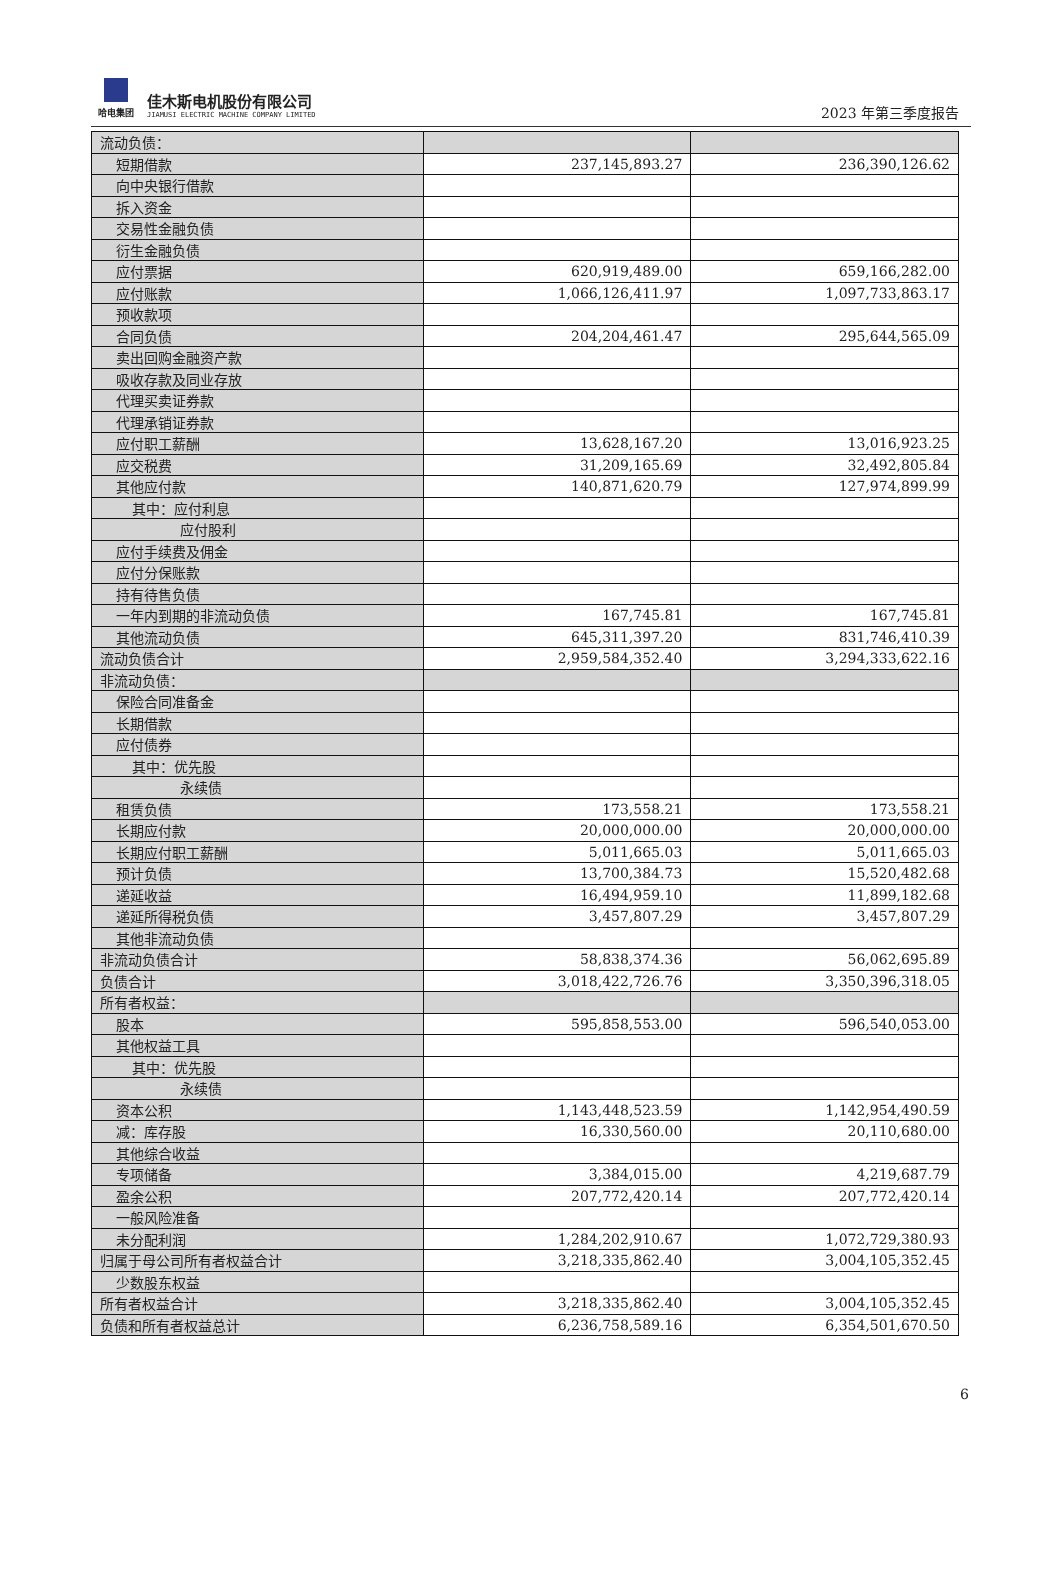哈电集团
佳木斯电机股份有限公司
JIAMUSI ELECTRIC MACHINE COMPANY LIMITED
2023 年第三季度报告
| 流动负债： | | |
| 短期借款 | 237,145,893.27 | 236,390,126.62 |
| 向中央银行借款 | | |
| 拆入资金 | | |
| 交易性金融负债 | | |
| 衍生金融负债 | | |
| 应付票据 | 620,919,489.00 | 659,166,282.00 |
| 应付账款 | 1,066,126,411.97 | 1,097,733,863.17 |
| 预收款项 | | |
| 合同负债 | 204,204,461.47 | 295,644,565.09 |
| 卖出回购金融资产款 | | |
| 吸收存款及同业存放 | | |
| 代理买卖证券款 | | |
| 代理承销证券款 | | |
| 应付职工薪酬 | 13,628,167.20 | 13,016,923.25 |
| 应交税费 | 31,209,165.69 | 32,492,805.84 |
| 其他应付款 | 140,871,620.79 | 127,974,899.99 |
| 其中：应付利息 | | |
| 应付股利 | | |
| 应付手续费及佣金 | | |
| 应付分保账款 | | |
| 持有待售负债 | | |
| 一年内到期的非流动负债 | 167,745.81 | 167,745.81 |
| 其他流动负债 | 645,311,397.20 | 831,746,410.39 |
| 流动负债合计 | 2,959,584,352.40 | 3,294,333,622.16 |
| 非流动负债： | | |
| 保险合同准备金 | | |
| 长期借款 | | |
| 应付债券 | | |
| 其中：优先股 | | |
| 永续债 | | |
| 租赁负债 | 173,558.21 | 173,558.21 |
| 长期应付款 | 20,000,000.00 | 20,000,000.00 |
| 长期应付职工薪酬 | 5,011,665.03 | 5,011,665.03 |
| 预计负债 | 13,700,384.73 | 15,520,482.68 |
| 递延收益 | 16,494,959.10 | 11,899,182.68 |
| 递延所得税负债 | 3,457,807.29 | 3,457,807.29 |
| 其他非流动负债 | | |
| 非流动负债合计 | 58,838,374.36 | 56,062,695.89 |
| 负债合计 | 3,018,422,726.76 | 3,350,396,318.05 |
| 所有者权益： | | |
| 股本 | 595,858,553.00 | 596,540,053.00 |
| 其他权益工具 | | |
| 其中：优先股 | | |
| 永续债 | | |
| 资本公积 | 1,143,448,523.59 | 1,142,954,490.59 |
| 减：库存股 | 16,330,560.00 | 20,110,680.00 |
| 其他综合收益 | | |
| 专项储备 | 3,384,015.00 | 4,219,687.79 |
| 盈余公积 | 207,772,420.14 | 207,772,420.14 |
| 一般风险准备 | | |
| 未分配利润 | 1,284,202,910.67 | 1,072,729,380.93 |
| 归属于母公司所有者权益合计 | 3,218,335,862.40 | 3,004,105,352.45 |
| 少数股东权益 | | |
| 所有者权益合计 | 3,218,335,862.40 | 3,004,105,352.45 |
| 负债和所有者权益总计 | 6,236,758,589.16 | 6,354,501,670.50 |
6